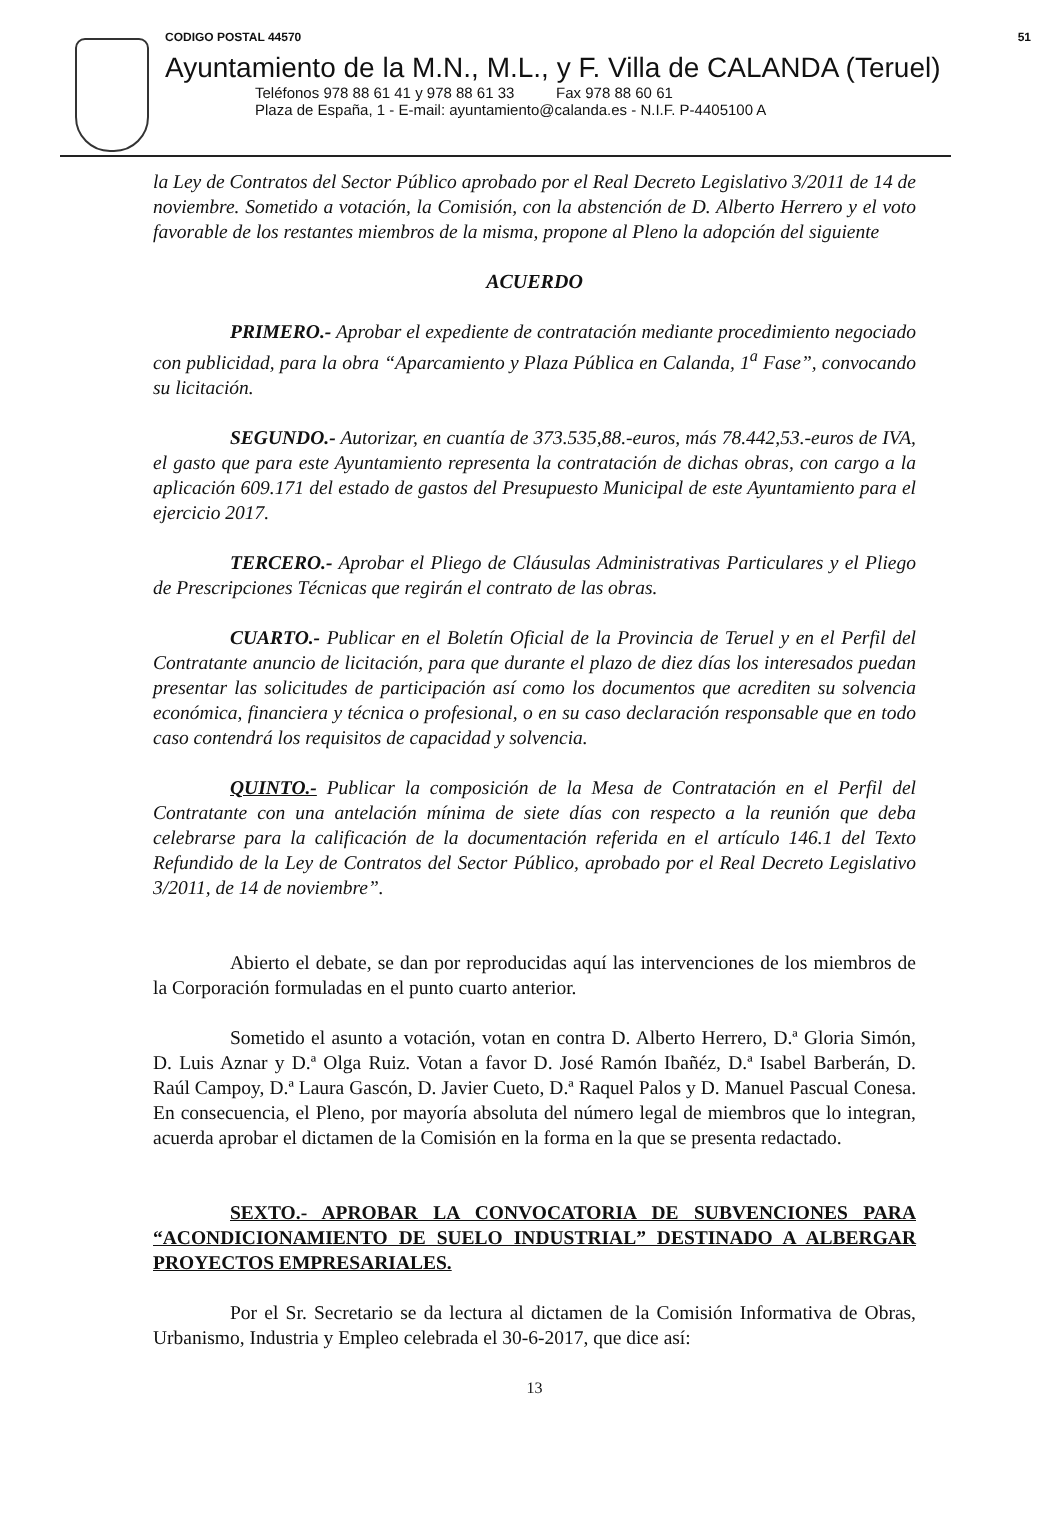CODIGO POSTAL 44570 51
Ayuntamiento de la M.N., M.L., y F. Villa de CALANDA (Teruel)
Teléfonos 978 88 61 41 y 978 88 61 33 Fax 978 88 60 61
Plaza de España, 1 - E-mail: ayuntamiento@calanda.es - N.I.F. P-4405100 A
la Ley de Contratos del Sector Público aprobado por el Real Decreto Legislativo 3/2011 de 14 de noviembre. Sometido a votación, la Comisión, con la abstención de D. Alberto Herrero y el voto favorable de los restantes miembros de la misma, propone al Pleno la adopción del siguiente
ACUERDO
PRIMERO.- Aprobar el expediente de contratación mediante procedimiento negociado con publicidad, para la obra “Aparcamiento y Plaza Pública en Calanda, 1<sup>a</sup> Fase”, convocando su licitación.
SEGUNDO.- Autorizar, en cuantía de 373.535,88.-euros, más 78.442,53.-euros de IVA, el gasto que para este Ayuntamiento representa la contratación de dichas obras, con cargo a la aplicación 609.171 del estado de gastos del Presupuesto Municipal de este Ayuntamiento para el ejercicio 2017.
TERCERO.- Aprobar el Pliego de Cláusulas Administrativas Particulares y el Pliego de Prescripciones Técnicas que regirán el contrato de las obras.
CUARTO.- Publicar en el Boletín Oficial de la Provincia de Teruel y en el Perfil del Contratante anuncio de licitación, para que durante el plazo de diez días los interesados puedan presentar las solicitudes de participación así como los documentos que acrediten su solvencia económica, financiera y técnica o profesional, o en su caso declaración responsable que en todo caso contendrá los requisitos de capacidad y solvencia.
QUINTO.- Publicar la composición de la Mesa de Contratación en el Perfil del Contratante con una antelación mínima de siete días con respecto a la reunión que deba celebrarse para la calificación de la documentación referida en el artículo 146.1 del Texto Refundido de la Ley de Contratos del Sector Público, aprobado por el Real Decreto Legislativo 3/2011, de 14 de noviembre”.
Abierto el debate, se dan por reproducidas aquí las intervenciones de los miembros de la Corporación formuladas en el punto cuarto anterior.
Sometido el asunto a votación, votan en contra D. Alberto Herrero, D.ª Gloria Simón, D. Luis Aznar y D.ª Olga Ruiz. Votan a favor D. José Ramón Ibañéz, D.ª Isabel Barberán, D. Raúl Campoy, D.ª Laura Gascón, D. Javier Cueto, D.ª Raquel Palos y D. Manuel Pascual Conesa. En consecuencia, el Pleno, por mayoría absoluta del número legal de miembros que lo integran, acuerda aprobar el dictamen de la Comisión en la forma en la que se presenta redactado.
SEXTO.- APROBAR LA CONVOCATORIA DE SUBVENCIONES PARA “ACONDICIONAMIENTO DE SUELO INDUSTRIAL” DESTINADO A ALBERGAR PROYECTOS EMPRESARIALES.
Por el Sr. Secretario se da lectura al dictamen de la Comisión Informativa de Obras, Urbanismo, Industria y Empleo celebrada el 30-6-2017, que dice así:
13